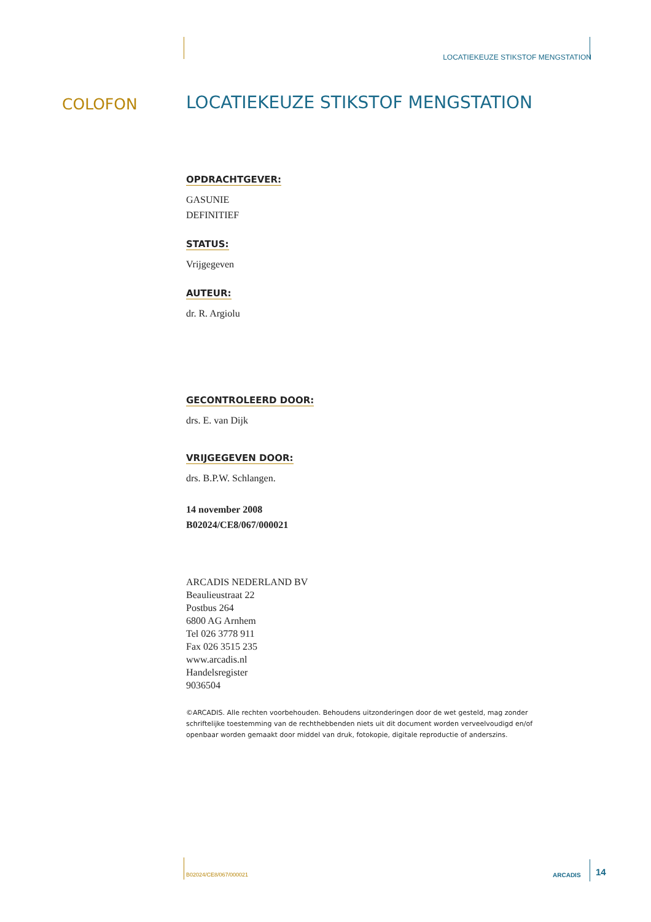LOCATIEKEUZE STIKSTOF MENGSTATION
COLOFON
LOCATIEKEUZE STIKSTOF MENGSTATION
OPDRACHTGEVER:
GASUNIE
DEFINITIEF
STATUS:
Vrijgegeven
AUTEUR:
dr. R. Argiolu
GECONTROLEERD DOOR:
drs. E. van Dijk
VRIJGEGEVEN DOOR:
drs. B.P.W. Schlangen.
14 november 2008
B02024/CE8/067/000021
ARCADIS NEDERLAND BV
Beaulieustraat 22
Postbus 264
6800 AG Arnhem
Tel 026 3778 911
Fax 026 3515 235
www.arcadis.nl
Handelsregister
9036504
©ARCADIS. Alle rechten voorbehouden. Behoudens uitzonderingen door de wet gesteld, mag zonder schriftelijke toestemming van de rechthebbenden niets uit dit document worden verveelvoudigd en/of openbaar worden gemaakt door middel van druk, fotokopie, digitale reproductie of anderszins.
B02024/CE8/067/000021 ARCADIS 14